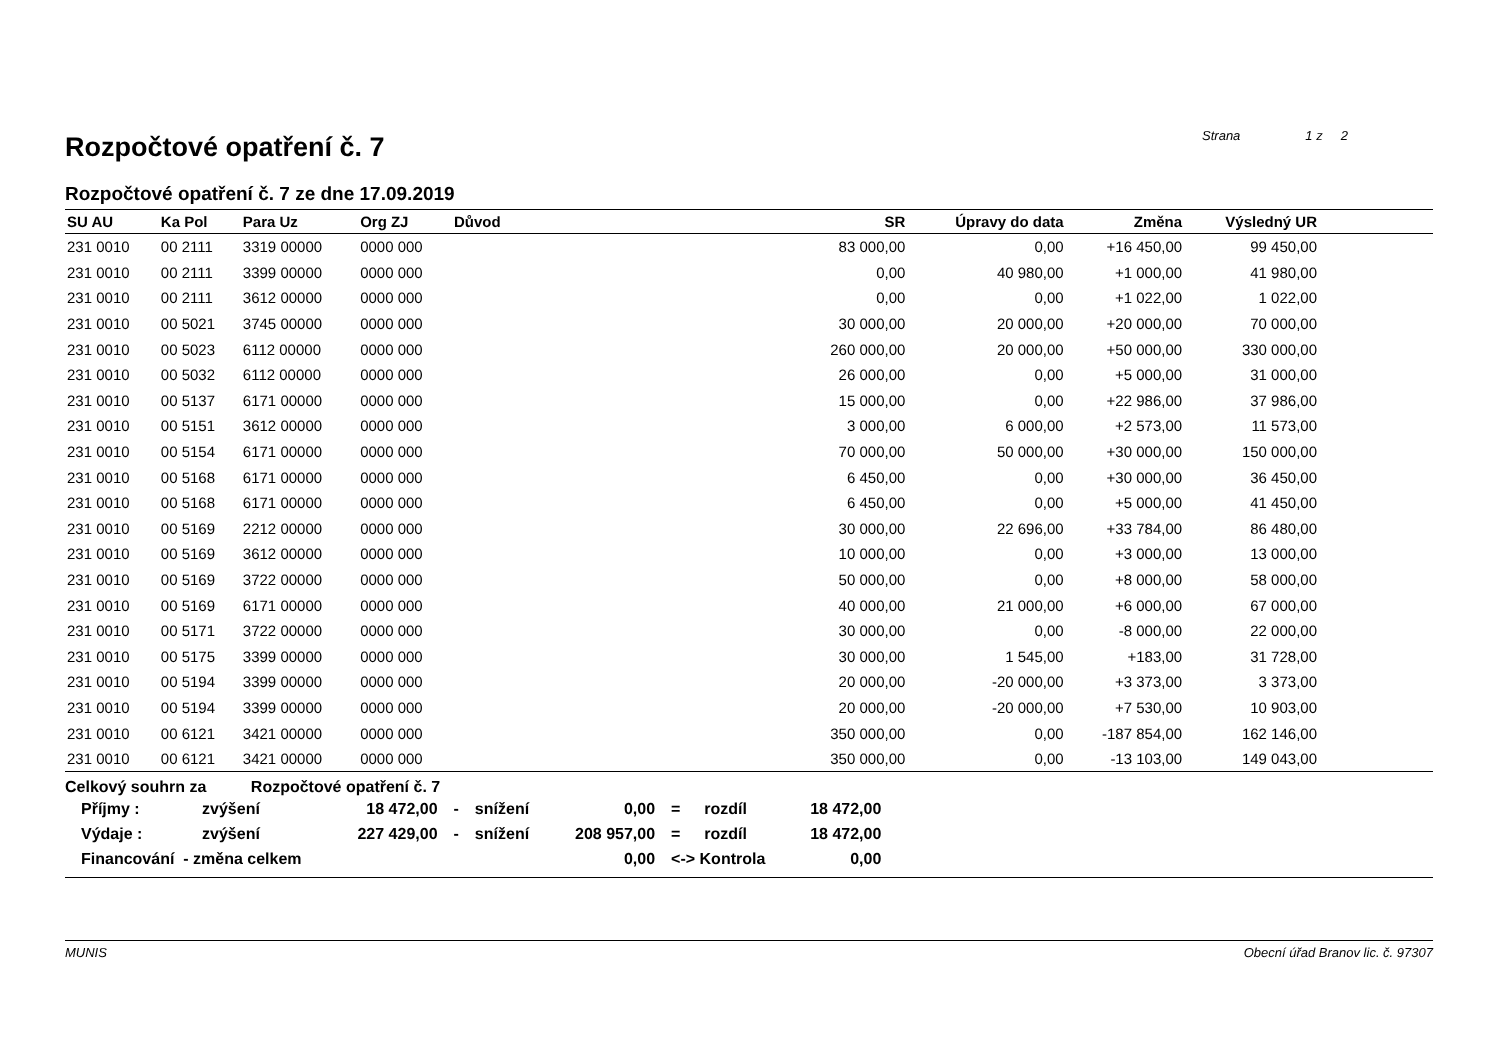Rozpočtové opatření č. 7
Strana 1 z 2
Rozpočtové opatření č. 7 ze dne 17.09.2019
| SU AU | Ka Pol | Para Uz | Org ZJ | Důvod | SR | Úpravy do data | Změna | Výsledný UR | |
| --- | --- | --- | --- | --- | --- | --- | --- | --- | --- |
| 231 0010 | 00 2111 | 3319 00000 | 0000 000 | | 83 000,00 | 0,00 | +16 450,00 | 99 450,00 | |
| 231 0010 | 00 2111 | 3399 00000 | 0000 000 | | 0,00 | 40 980,00 | +1 000,00 | 41 980,00 | |
| 231 0010 | 00 2111 | 3612 00000 | 0000 000 | | 0,00 | 0,00 | +1 022,00 | 1 022,00 | |
| 231 0010 | 00 5021 | 3745 00000 | 0000 000 | | 30 000,00 | 20 000,00 | +20 000,00 | 70 000,00 | |
| 231 0010 | 00 5023 | 6112 00000 | 0000 000 | | 260 000,00 | 20 000,00 | +50 000,00 | 330 000,00 | |
| 231 0010 | 00 5032 | 6112 00000 | 0000 000 | | 26 000,00 | 0,00 | +5 000,00 | 31 000,00 | |
| 231 0010 | 00 5137 | 6171 00000 | 0000 000 | | 15 000,00 | 0,00 | +22 986,00 | 37 986,00 | |
| 231 0010 | 00 5151 | 3612 00000 | 0000 000 | | 3 000,00 | 6 000,00 | +2 573,00 | 11 573,00 | |
| 231 0010 | 00 5154 | 6171 00000 | 0000 000 | | 70 000,00 | 50 000,00 | +30 000,00 | 150 000,00 | |
| 231 0010 | 00 5168 | 6171 00000 | 0000 000 | | 6 450,00 | 0,00 | +30 000,00 | 36 450,00 | |
| 231 0010 | 00 5168 | 6171 00000 | 0000 000 | | 6 450,00 | 0,00 | +5 000,00 | 41 450,00 | |
| 231 0010 | 00 5169 | 2212 00000 | 0000 000 | | 30 000,00 | 22 696,00 | +33 784,00 | 86 480,00 | |
| 231 0010 | 00 5169 | 3612 00000 | 0000 000 | | 10 000,00 | 0,00 | +3 000,00 | 13 000,00 | |
| 231 0010 | 00 5169 | 3722 00000 | 0000 000 | | 50 000,00 | 0,00 | +8 000,00 | 58 000,00 | |
| 231 0010 | 00 5169 | 6171 00000 | 0000 000 | | 40 000,00 | 21 000,00 | +6 000,00 | 67 000,00 | |
| 231 0010 | 00 5171 | 3722 00000 | 0000 000 | | 30 000,00 | 0,00 | -8 000,00 | 22 000,00 | |
| 231 0010 | 00 5175 | 3399 00000 | 0000 000 | | 30 000,00 | 1 545,00 | +183,00 | 31 728,00 | |
| 231 0010 | 00 5194 | 3399 00000 | 0000 000 | | 20 000,00 | -20 000,00 | +3 373,00 | 3 373,00 | |
| 231 0010 | 00 5194 | 3399 00000 | 0000 000 | | 20 000,00 | -20 000,00 | +7 530,00 | 10 903,00 | |
| 231 0010 | 00 6121 | 3421 00000 | 0000 000 | | 350 000,00 | 0,00 | -187 854,00 | 162 146,00 | |
| 231 0010 | 00 6121 | 3421 00000 | 0000 000 | | 350 000,00 | 0,00 | -13 103,00 | 149 043,00 | |
Celkový souhrn za Rozpočtové opatření č. 7
| Příjmy : | zvýšení | 18 472,00 | - | snížení | 0,00 | = | rozdíl | 18 472,00 |
| Výdaje : | zvýšení | 227 429,00 | - | snížení | 208 957,00 | = | rozdíl | 18 472,00 |
| Financování - změna celkem | | | | | 0,00 | <-> Kontrola | | 0,00 |
MUNIS Obecní úřad Branov lic. č. 97307